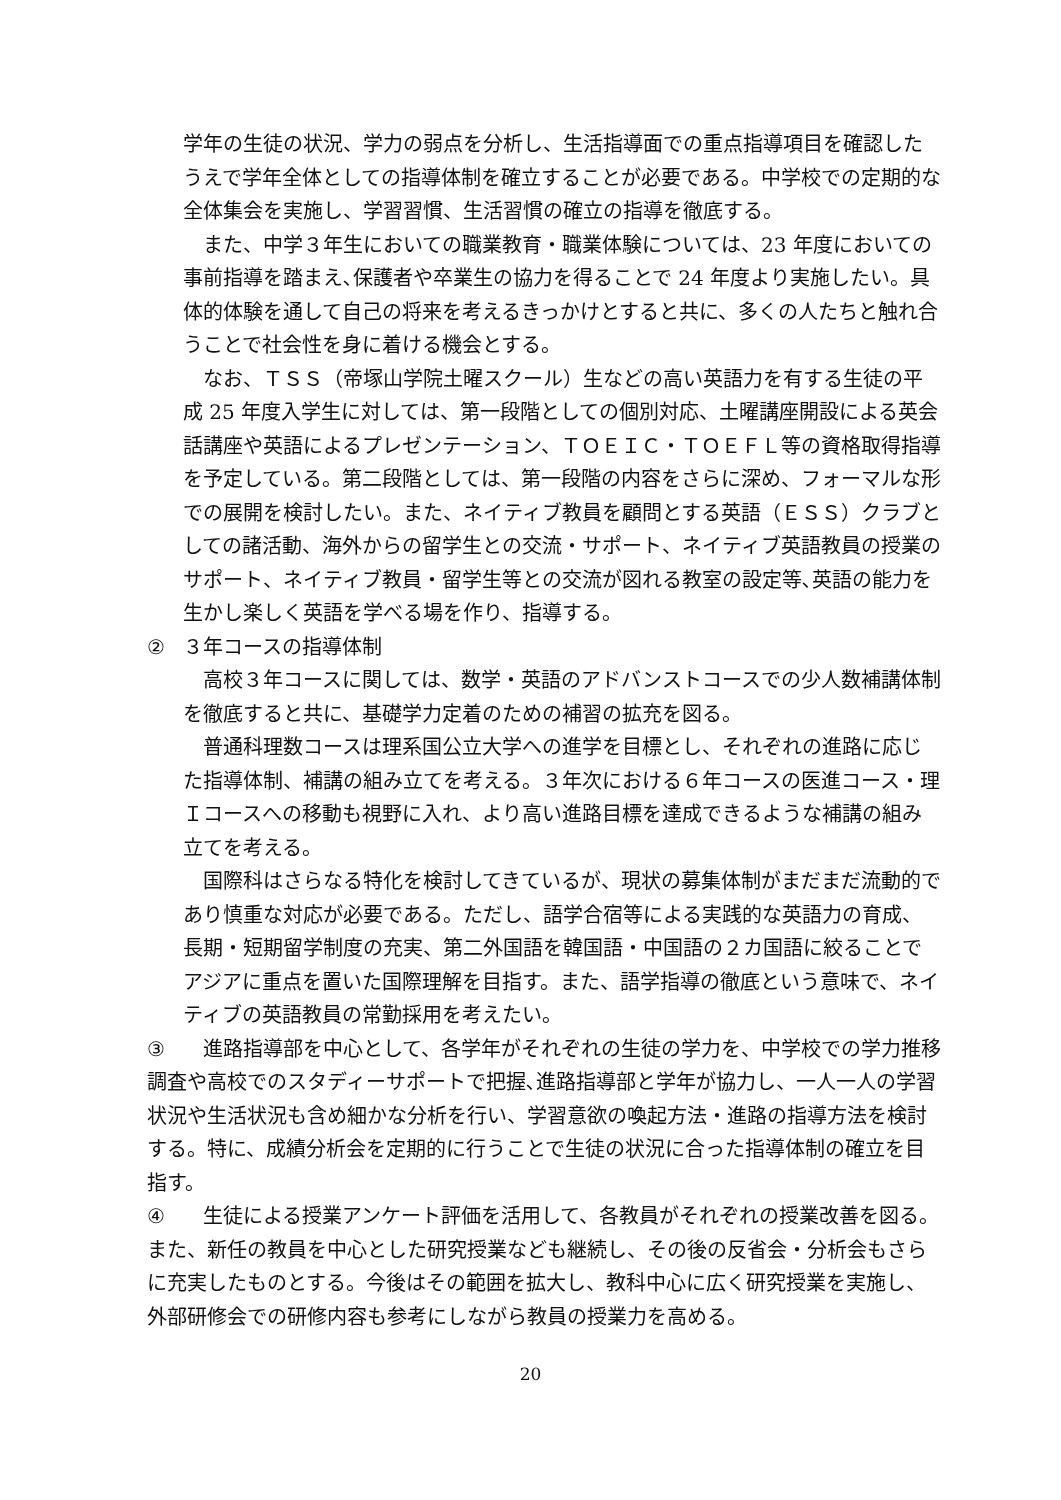学年の生徒の状況、学力の弱点を分析し、生活指導面での重点指導項目を確認したうえで学年全体としての指導体制を確立することが必要である。中学校での定期的な全体集会を実施し、学習習慣、生活習慣の確立の指導を徹底する。
また、中学３年生においての職業教育・職業体験については、23 年度においての事前指導を踏まえ､保護者や卒業生の協力を得ることで 24 年度より実施したい。具体的体験を通して自己の将来を考えるきっかけとすると共に、多くの人たちと触れ合うことで社会性を身に着ける機会とする。
なお、ＴＳＳ（帝塚山学院土曜スクール）生などの高い英語力を有する生徒の平成 25 年度入学生に対しては、第一段階としての個別対応、土曜講座開設による英会話講座や英語によるプレゼンテーション、ＴＯＥＩＣ・ＴＯＥＦＬ等の資格取得指導を予定している。第二段階としては、第一段階の内容をさらに深め、フォーマルな形での展開を検討したい。また、ネイティブ教員を顧問とする英語（ＥＳＳ）クラブとしての諸活動、海外からの留学生との交流・サポート、ネイティブ英語教員の授業のサポート、ネイティブ教員・留学生等との交流が図れる教室の設定等､英語の能力を生かし楽しく英語を学べる場を作り、指導する。
② ３年コースの指導体制
高校３年コースに関しては、数学・英語のアドバンストコースでの少人数補講体制を徹底すると共に、基礎学力定着のための補習の拡充を図る。
普通科理数コースは理系国公立大学への進学を目標とし、それぞれの進路に応じた指導体制、補講の組み立てを考える。３年次における６年コースの医進コース・理Ｉコースへの移動も視野に入れ、より高い進路目標を達成できるような補講の組み立てを考える。
国際科はさらなる特化を検討してきているが、現状の募集体制がまだまだ流動的であり慎重な対応が必要である。ただし、語学合宿等による実践的な英語力の育成、長期・短期留学制度の充実、第二外国語を韓国語・中国語の２カ国語に絞ることでアジアに重点を置いた国際理解を目指す。また、語学指導の徹底という意味で、ネイティブの英語教員の常勤採用を考えたい。
③　進路指導部を中心として、各学年がそれぞれの生徒の学力を、中学校での学力推移調査や高校でのスタディーサポートで把握､進路指導部と学年が協力し、一人一人の学習状況や生活状況も含め細かな分析を行い、学習意欲の喚起方法・進路の指導方法を検討する。特に、成績分析会を定期的に行うことで生徒の状況に合った指導体制の確立を目指す。
④　生徒による授業アンケート評価を活用して、各教員がそれぞれの授業改善を図る。また、新任の教員を中心とした研究授業なども継続し、その後の反省会・分析会もさらに充実したものとする。今後はその範囲を拡大し、教科中心に広く研究授業を実施し、外部研修会での研修内容も参考にしながら教員の授業力を高める。
20